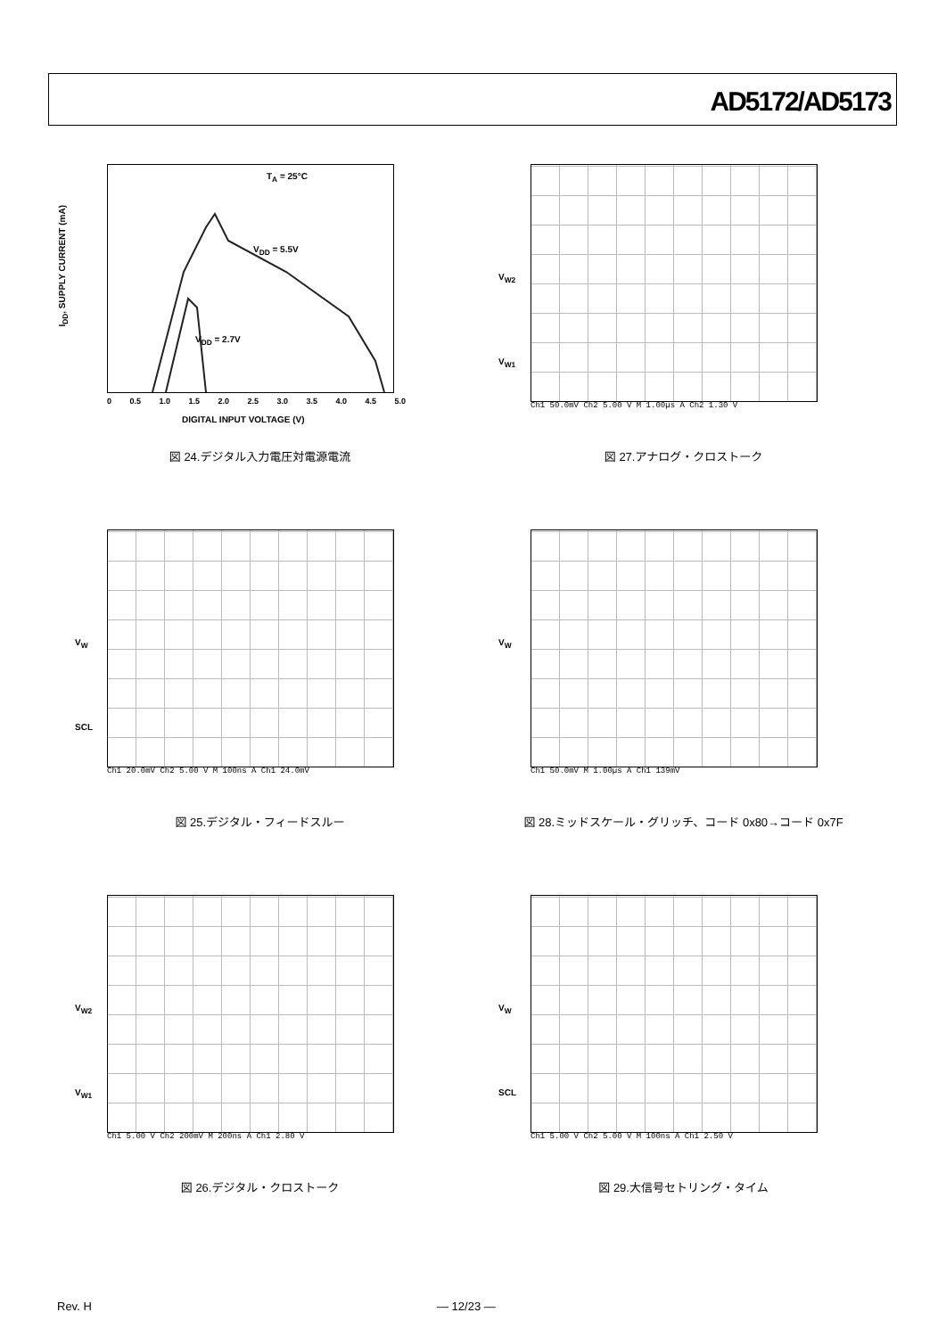AD5172/AD5173
T<sub>A</sub> = 25°C
V<sub>DD</sub> = 5.5V
V<sub>DD</sub> = 2.7V
I<sub>DD</sub>, SUPPLY CURRENT (mA)
0 0.5 1.0 1.5 2.0 2.5 3.0 3.5 4.0 4.5 5.0
DIGITAL INPUT VOLTAGE (V)
図 24.デジタル入力電圧対電源電流
V<sub>W2</sub>
V<sub>W1</sub>
Ch1 50.0mV Ch2 5.00 V M 1.00µs A Ch2 1.30 V
図 27.アナログ・クロストーク
V<sub>W</sub>
SCL
Ch1 20.0mV Ch2 5.00 V M 100ns A Ch1 24.0mV
図 25.デジタル・フィードスルー
V<sub>W</sub>
Ch1 50.0mV M 1.00µs A Ch1 139mV
図 28.ミッドスケール・グリッチ、コード 0x80→コード 0x7F
V<sub>W2</sub>
V<sub>W1</sub>
Ch1 5.00 V Ch2 200mV M 200ns A Ch1 2.80 V
図 26.デジタル・クロストーク
V<sub>W</sub>
SCL
Ch1 5.00 V Ch2 5.00 V M 100ns A Ch1 2.50 V
図 29.大信号セトリング・タイム
Rev. H ― 12/23 ―